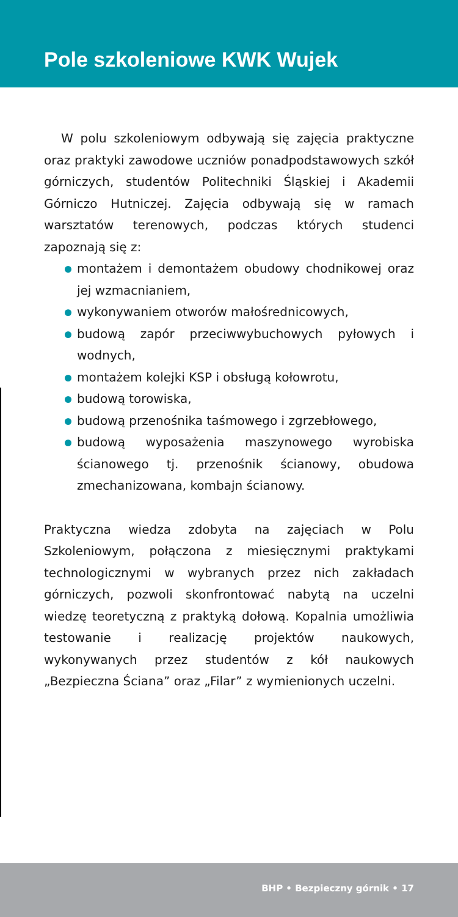Pole szkoleniowe KWK Wujek
W polu szkoleniowym odbywają się zajęcia praktyczne oraz praktyki zawodowe uczniów ponadpodstawowych szkół górniczych, studentów Politechniki Śląskiej i Akademii Górniczo Hutniczej. Zajęcia odbywają się w ramach warsztatów terenowych, podczas których studenci zapoznają się z:
montażem i demontażem obudowy chodnikowej oraz jej wzmacnianiem,
wykonywaniem otworów małośrednicowych,
budową zapór przeciwwybuchowych pyłowych i wodnych,
montażem kolejki KSP i obsługą kołowrotu,
budową torowiska,
budową przenośnika taśmowego i zgrzebłowego,
budową wyposażenia maszynowego wyrobiska ścianowego tj. przenośnik ścianowy, obudowa zmechanizowana, kombajn ścianowy.
Praktyczna wiedza zdobyta na zajęciach w Polu Szkoleniowym, połączona z miesięcznymi praktykami technologicznymi w wybranych przez nich zakładach górniczych, pozwoli skonfrontować nabytą na uczelni wiedzę teoretyczną z praktyką dołową. Kopalnia umożliwia testowanie i realizację projektów naukowych, wykonywanych przez studentów z kół naukowych „Bezpieczna Ściana” oraz „Filar” z wymienionych uczelni.
BHP • Bezpieczny górnik • 17